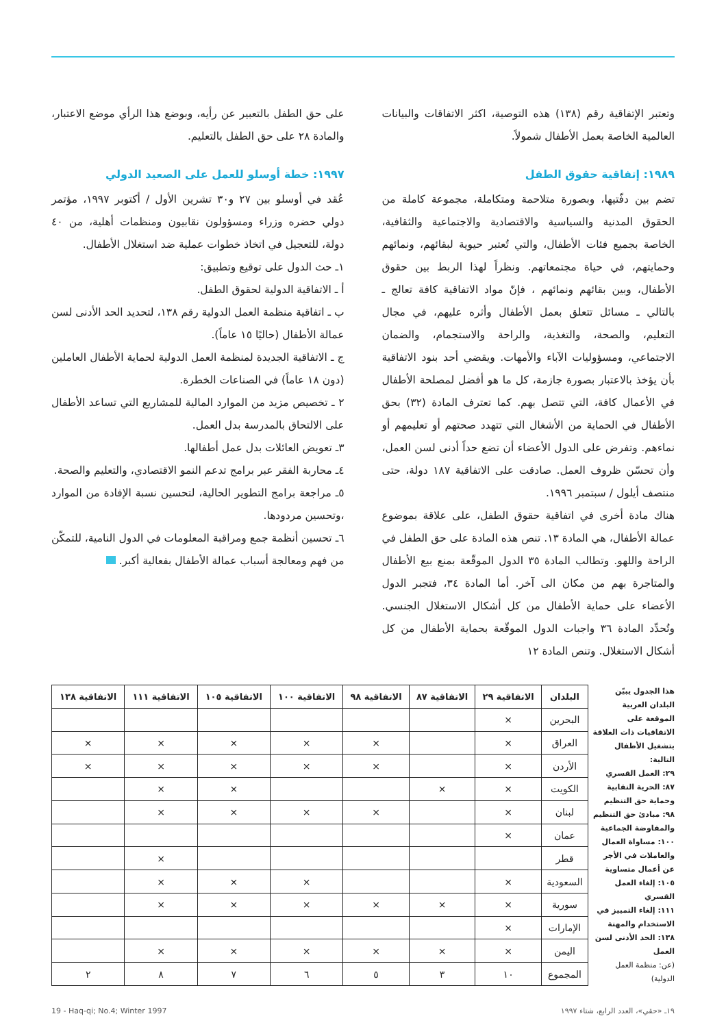وتعتبر الإتفاقية رقم (١٣٨) هذه التوصية، اكثر الاتفاقات والبيانات العالمية الخاصة بعمل الأطفال شمولاً.
١٩٨٩: إتفاقية حقوق الطفل
تضم بين دفّتيها، وبصورة متلاحمة ومتكاملة، مجموعة كاملة من الحقوق المدنية والسياسية والاقتصادية والاجتماعية والثقافية، الخاصة بجميع فئات الأطفال، والتي تُعتبر حيوية لبقائهم، ونمائهم وحمايتهم، في حياة مجتمعاتهم. ونظراً لهذا الربط بين حقوق الأطفال، وبين بقائهم ونمائهم ، فإنّ مواد الاتفاقية كافة تعالج ـ بالتالي ـ مسائل تتعلق بعمل الأطفال وأثره عليهم، في مجال التعليم، والصحة، والتغذية، والراحة والاستجمام، والضمان الاجتماعي، ومسؤوليات الآباء والأمهات. ويقضي أحد بنود الاتفاقية بأن يؤخذ بالاعتبار بصورة جازمة، كل ما هو أفضل لمصلحة الأطفال في الأعمال كافة، التي تتصل بهم. كما تعترف المادة (٣٢) بحق الأطفال في الحماية من الأشغال التي تتهدد صحتهم أو تعليمهم أو نماءهم. وتفرض على الدول الأعضاء أن تضع حداً أدنى لسن العمل، وأن تحسّن ظروف العمل. صادقت على الاتفاقية ١٨٧ دولة، حتى منتصف أيلول / سبتمبر ١٩٩٦.
هناك مادة أخرى في اتفاقية حقوق الطفل، على علاقة بموضوع عمالة الأطفال، هي المادة ١٣. تنص هذه المادة على حق الطفل في الراحة واللهو. وتطالب المادة ٣٥ الدول الموقّعة بمنع بيع الأطفال والمتاجرة بهم من مكان الى آخر. أما المادة ٣٤، فتجبر الدول الأعضاء على حماية الأطفال من كل أشكال الاستغلال الجنسي. وتُحدِّد المادة ٣٦ واجبات الدول الموقّعة بحماية الأطفال من كل أشكال الاستغلال. وتنص المادة ١٢
على حق الطفل بالتعبير عن رأيه، وبوضع هذا الرأي موضع الاعتبار، والمادة ٢٨ على حق الطفل بالتعليم.
١٩٩٧: خطة أوسلو للعمل على الصعيد الدولي
عُقد في أوسلو بين ٢٧ و٣٠ تشرين الأول / أكتوبر ١٩٩٧، مؤتمر دولي حضره وزراء ومسؤولون نقابيون ومنظمات أهلية، من ٤٠ دولة، للتعجيل في اتخاذ خطوات عملية ضد استغلال الأطفال.
١ـ حث الدول على توقيع وتطبيق:
أ ـ الاتفاقية الدولية لحقوق الطفل.
ب ـ اتفاقية منظمة العمل الدولية رقم ١٣٨، لتحديد الحد الأدنى لسن عمالة الأطفال (حاليًا ١٥ عاماً).
ج ـ الاتفاقية الجديدة لمنظمة العمل الدولية لحماية الأطفال العاملين (دون ١٨ عاماً) في الصناعات الخطرة.
٢ ـ تخصيص مزيد من الموارد المالية للمشاريع التي تساعد الأطفال على الالتحاق بالمدرسة بدل العمل.
٣ـ تعويض العائلات بدل عمل أطفالها.
٤ـ محاربة الفقر عبر برامج تدعم النمو الاقتصادي، والتعليم والصحة.
٥ـ مراجعة برامج التطوير الحالية، لتحسين نسبة الإفادة من الموارد ،وتحسين مردودها.
٦ـ تحسين أنظمة جمع ومراقبة المعلومات في الدول النامية، للتمكّن من فهم ومعالجة أسباب عمالة الأطفال بفعالية أكبر.
هذا الجدول يبيّن البلدان العربية الموقعة على الاتفاقيات ذات العلاقة بتشغيل الأطفال التالية:
٢٩: العمل القسري
٨٧: الحرية النقابية وحماية حق التنظيم
٩٨: مبادئ حق التنظيم والمفاوضة الجماعية
١٠٠: مساواة العمال والعاملات في الأجر عن أعمال متساوية
١٠٥: إلغاء العمل القسري
١١١: إلغاء التمييز في الاستخدام والمهنة
١٣٨: الحد الأدنى لسن العمل
(عن: منظمة العمل الدولية)
| البلدان | الاتفاقية ٢٩ | الاتفاقية ٨٧ | الاتفاقية ٩٨ | الاتفاقية ١٠٠ | الاتفاقية ١٠٥ | الاتفاقية ١١١ | الاتفاقية ١٣٨ |
| --- | --- | --- | --- | --- | --- | --- | --- |
| البحرين | × | | | | | | |
| العراق | × | | × | × | × | × | × |
| الأردن | × | | × | × | × | × | × |
| الكويت | × | × | | | × | × | |
| لبنان | × | | × | × | × | × | |
| عمان | × | | | | | | |
| قطر | | | | | | × | |
| السعودية | × | | | × | × | × | |
| سورية | × | × | × | × | × | × | |
| الإمارات | × | | | | | | |
| اليمن | × | × | × | × | × | × | |
| المجموع | ١٠ | ٣ | ٥ | ٦ | ٧ | ٨ | ٢ |
١٩ـ «حقي»، العدد الرابع، شتاء ١٩٩٧ 19 - Haq-qi; No.4; Winter 1997